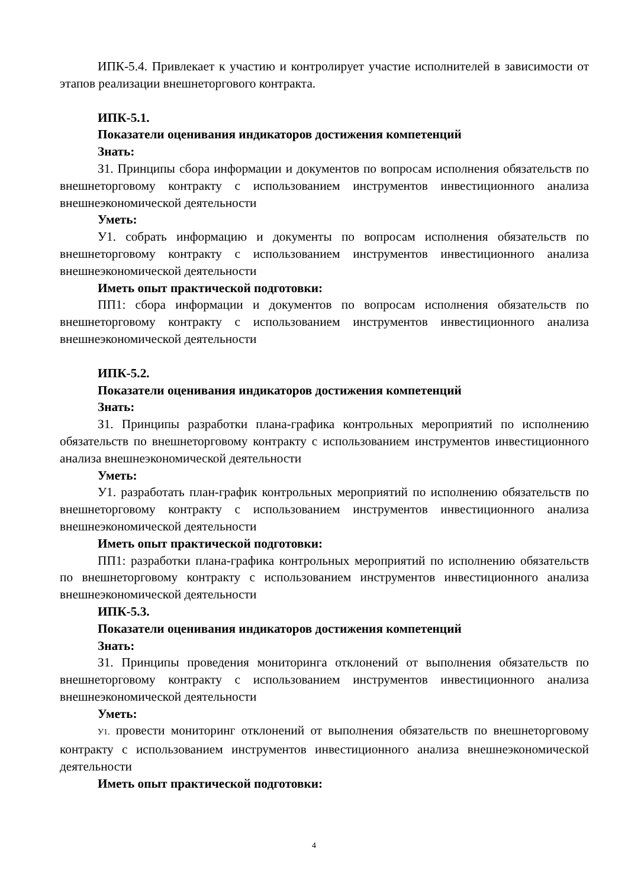ИПК-5.4. Привлекает к участию и контролирует участие исполнителей в зависимости от этапов реализации внешнеторгового контракта.
ИПК-5.1.
Показатели оценивания индикаторов достижения компетенций
Знать:
З1. Принципы сбора информации и документов по вопросам исполнения обязательств по внешнеторговому контракту с использованием инструментов инвестиционного анализа внешнеэкономической деятельности
Уметь:
У1. собрать информацию и документы по вопросам исполнения обязательств по внешнеторговому контракту с использованием инструментов инвестиционного анализа внешнеэкономической деятельности
Иметь опыт практической подготовки:
ПП1: сбора информации и документов по вопросам исполнения обязательств по внешнеторговому контракту с использованием инструментов инвестиционного анализа внешнеэкономической деятельности
ИПК-5.2.
Показатели оценивания индикаторов достижения компетенций
Знать:
З1. Принципы разработки плана-графика контрольных мероприятий по исполнению обязательств по внешнеторговому контракту с использованием инструментов инвестиционного анализа внешнеэкономической деятельности
Уметь:
У1. разработать план-график контрольных мероприятий по исполнению обязательств по внешнеторговому контракту с использованием инструментов инвестиционного анализа внешнеэкономической деятельности
Иметь опыт практической подготовки:
ПП1: разработки плана-графика контрольных мероприятий по исполнению обязательств по внешнеторговому контракту с использованием инструментов инвестиционного анализа внешнеэкономической деятельности
ИПК-5.3.
Показатели оценивания индикаторов достижения компетенций
Знать:
З1. Принципы проведения мониторинга отклонений от выполнения обязательств по внешнеторговому контракту с использованием инструментов инвестиционного анализа внешнеэкономической деятельности
Уметь:
У1. провести мониторинг отклонений от выполнения обязательств по внешнеторговому контракту с использованием инструментов инвестиционного анализа внешнеэкономической деятельности
Иметь опыт практической подготовки:
4